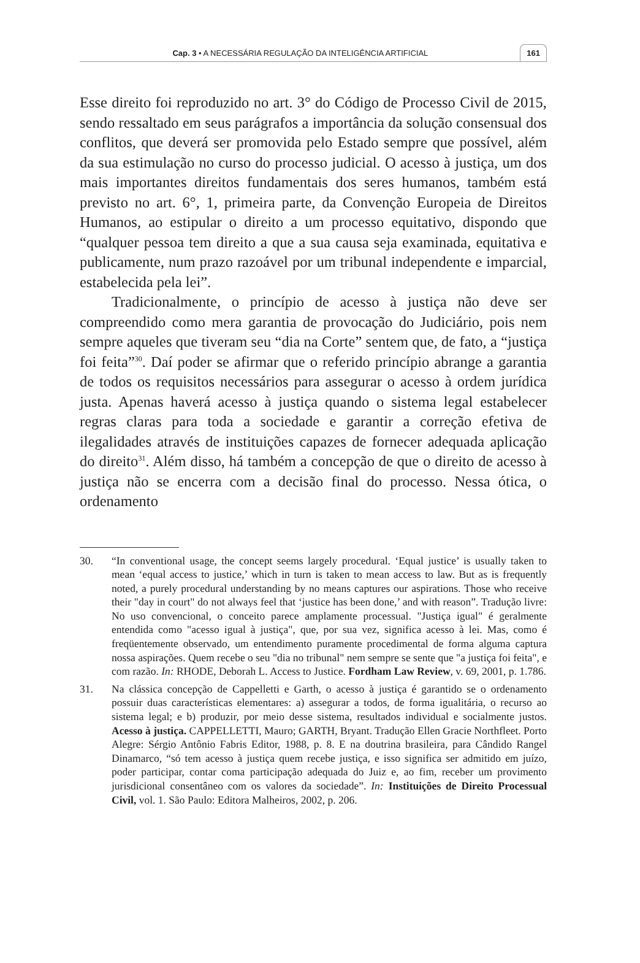Cap. 3 • A NECESSÁRIA REGULAÇÃO DA INTELIGÊNCIA ARTIFICIAL 161
Esse direito foi reproduzido no art. 3° do Código de Processo Civil de 2015, sendo ressaltado em seus parágrafos a importância da solução consensual dos conflitos, que deverá ser promovida pelo Estado sempre que possível, além da sua estimulação no curso do processo judicial. O acesso à justiça, um dos mais importantes direitos fundamentais dos seres humanos, também está previsto no art. 6°, 1, primeira parte, da Convenção Europeia de Direitos Humanos, ao estipular o direito a um processo equitativo, dispondo que “qualquer pessoa tem direito a que a sua causa seja examinada, equitativa e publicamente, num prazo razoável por um tribunal independente e imparcial, estabelecida pela lei”.
Tradicionalmente, o princípio de acesso à justiça não deve ser compreendido como mera garantia de provocação do Judiciário, pois nem sempre aqueles que tiveram seu “dia na Corte” sentem que, de fato, a “justiça foi feita”<sup>30</sup>. Daí poder se afirmar que o referido princípio abrange a garantia de todos os requisitos necessários para assegurar o acesso à ordem jurídica justa. Apenas haverá acesso à justiça quando o sistema legal estabelecer regras claras para toda a sociedade e garantir a correção efetiva de ilegalidades através de instituições capazes de fornecer adequada aplicação do direito<sup>31</sup>. Além disso, há também a concepção de que o direito de acesso à justiça não se encerra com a decisão final do processo. Nessa ótica, o ordenamento
30. “In conventional usage, the concept seems largely procedural. ‘Equal justice’ is usually taken to mean ‘equal access to justice,’ which in turn is taken to mean access to law. But as is frequently noted, a purely procedural understanding by no means captures our aspirations. Those who receive their "day in court" do not always feel that ‘justice has been done,’ and with reason”. Tradução livre: No uso convencional, o conceito parece amplamente processual. "Justiça igual" é geralmente entendida como "acesso igual à justiça", que, por sua vez, significa acesso à lei. Mas, como é freqüentemente observado, um entendimento puramente procedimental de forma alguma captura nossa aspirações. Quem recebe o seu "dia no tribunal" nem sempre se sente que "a justiça foi feita", e com razão. In: RHODE, Deborah L. Access to Justice. Fordham Law Review, v. 69, 2001, p. 1.786.
31. Na clássica concepção de Cappelletti e Garth, o acesso à justiça é garantido se o ordenamento possuir duas características elementares: a) assegurar a todos, de forma igualitária, o recurso ao sistema legal; e b) produzir, por meio desse sistema, resultados individual e socialmente justos. Acesso à justiça. CAPPELLETTI, Mauro; GARTH, Bryant. Tradução Ellen Gracie Northfleet. Porto Alegre: Sérgio Antônio Fabris Editor, 1988, p. 8. E na doutrina brasileira, para Cândido Rangel Dinamarco, “só tem acesso à justiça quem recebe justiça, e isso significa ser admitido em juízo, poder participar, contar coma participação adequada do Juiz e, ao fim, receber um provimento jurisdicional consentâneo com os valores da sociedade”. In: Instituições de Direito Processual Civil, vol. 1. São Paulo: Editora Malheiros, 2002, p. 206.